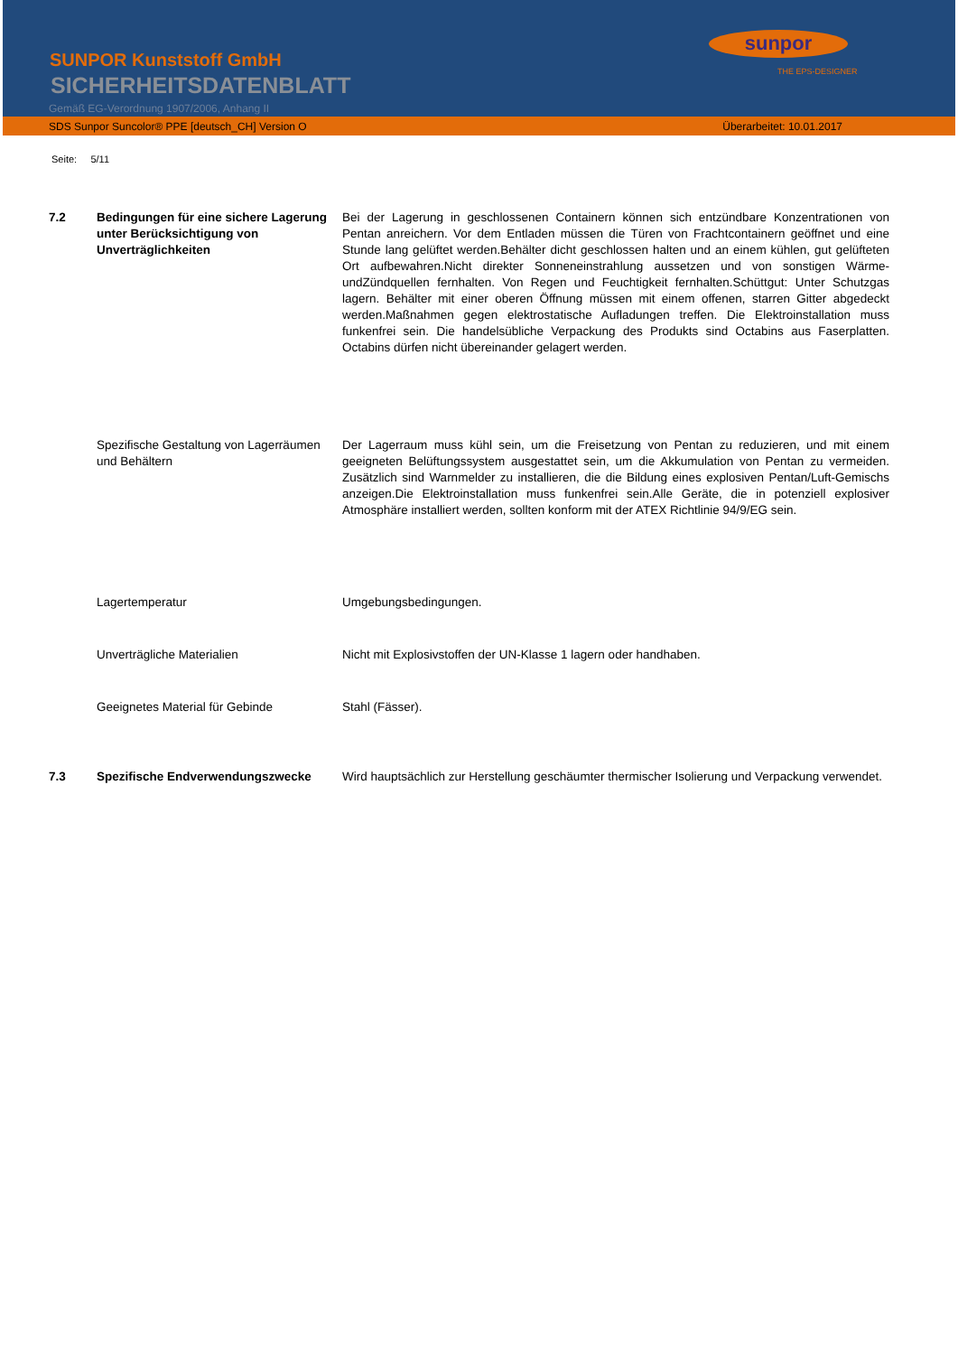SUNPOR Kunststoff GmbH
SICHERHEITSDATENBLATT
Gemäß EG-Verordnung 1907/2006, Anhang II
sunpor
THE EPS-DESIGNER
SDS Sunpor Suncolor® PPE [deutsch_CH] Version O Überarbeitet: 10.01.2017
Seite: 5/11
7.2 Bedingungen für eine sichere Lagerung unter Berücksichtigung von Unverträglichkeiten
Bei der Lagerung in geschlossenen Containern können sich entzündbare Konzentrationen von Pentan anreichern. Vor dem Entladen müssen die Türen von Frachtcontainern geöffnet und eine Stunde lang gelüftet werden.Behälter dicht geschlossen halten und an einem kühlen, gut gelüfteten Ort aufbewahren.Nicht direkter Sonneneinstrahlung aussetzen und von sonstigen Wärme-undZündquellen fernhalten. Von Regen und Feuchtigkeit fernhalten.Schüttgut: Unter Schutzgas lagern. Behälter mit einer oberen Öffnung müssen mit einem offenen, starren Gitter abgedeckt werden.Maßnahmen gegen elektrostatische Aufladungen treffen. Die Elektroinstallation muss funkenfrei sein. Die handelsübliche Verpackung des Produkts sind Octabins aus Faserplatten. Octabins dürfen nicht übereinander gelagert werden.
Spezifische Gestaltung von Lagerräumen und Behältern
Der Lagerraum muss kühl sein, um die Freisetzung von Pentan zu reduzieren, und mit einem geeigneten Belüftungssystem ausgestattet sein, um die Akkumulation von Pentan zu vermeiden. Zusätzlich sind Warnmelder zu installieren, die die Bildung eines explosiven Pentan/Luft-Gemischs anzeigen.Die Elektroinstallation muss funkenfrei sein.Alle Geräte, die in potenziell explosiver Atmosphäre installiert werden, sollten konform mit der ATEX Richtlinie 94/9/EG sein.
Lagertemperatur Umgebungsbedingungen.
Unverträgliche Materialien Nicht mit Explosivstoffen der UN-Klasse 1 lagern oder handhaben.
Geeignetes Material für Gebinde Stahl (Fässer).
7.3 Spezifische Endverwendungszwecke Wird hauptsächlich zur Herstellung geschäumter thermischer Isolierung und Verpackung verwendet.